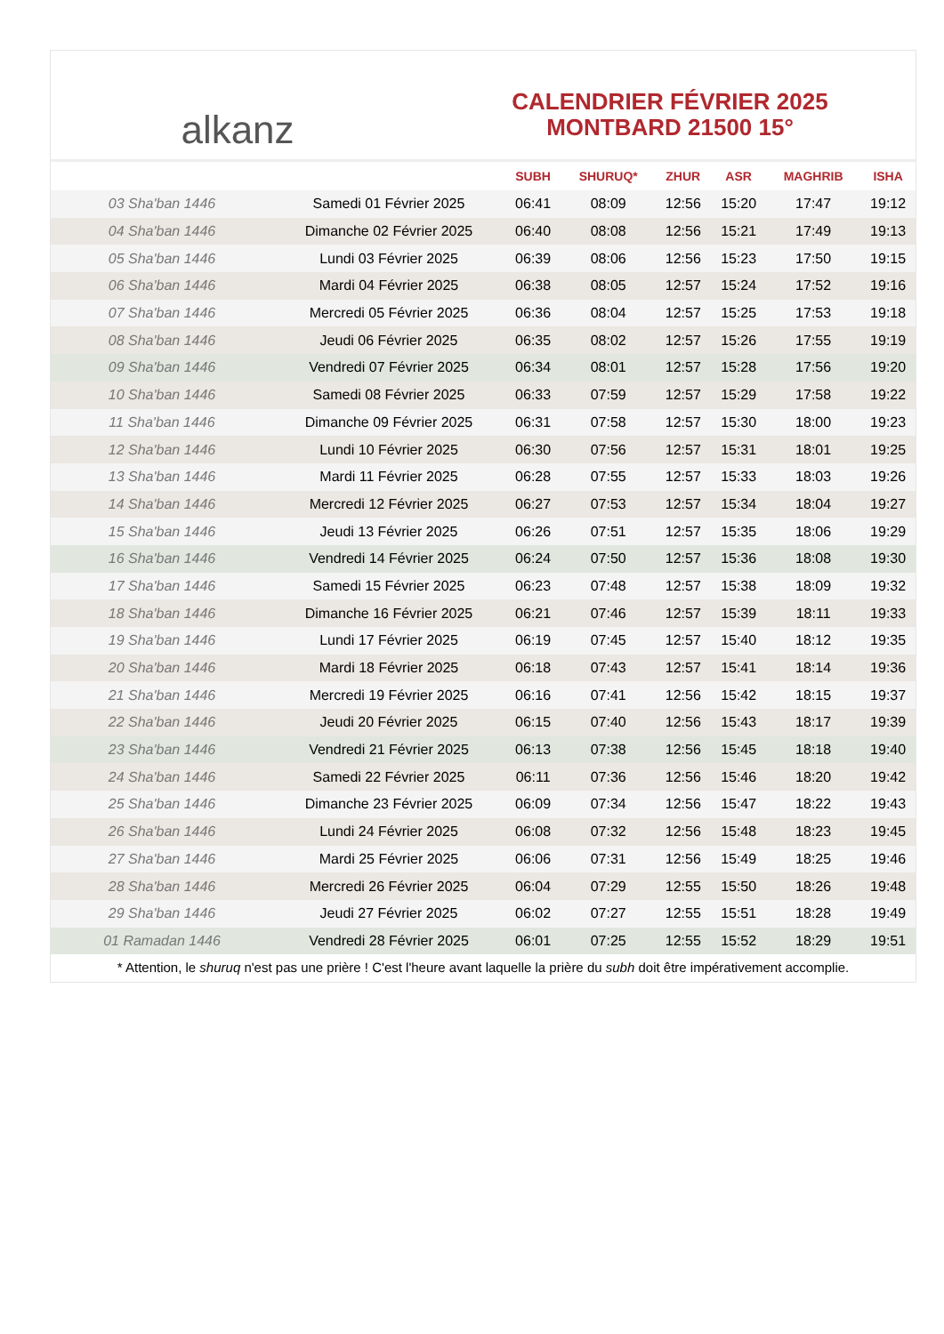alkanz
CALENDRIER FÉVRIER 2025
MONTBARD 21500 15°
| | | SUBH | SHURUQ* | ZHUR | ASR | MAGHRIB | ISHA |
| --- | --- | --- | --- | --- | --- | --- | --- |
| 03 Sha'ban 1446 | Samedi 01 Février 2025 | 06:41 | 08:09 | 12:56 | 15:20 | 17:47 | 19:12 |
| 04 Sha'ban 1446 | Dimanche 02 Février 2025 | 06:40 | 08:08 | 12:56 | 15:21 | 17:49 | 19:13 |
| 05 Sha'ban 1446 | Lundi 03 Février 2025 | 06:39 | 08:06 | 12:56 | 15:23 | 17:50 | 19:15 |
| 06 Sha'ban 1446 | Mardi 04 Février 2025 | 06:38 | 08:05 | 12:57 | 15:24 | 17:52 | 19:16 |
| 07 Sha'ban 1446 | Mercredi 05 Février 2025 | 06:36 | 08:04 | 12:57 | 15:25 | 17:53 | 19:18 |
| 08 Sha'ban 1446 | Jeudi 06 Février 2025 | 06:35 | 08:02 | 12:57 | 15:26 | 17:55 | 19:19 |
| 09 Sha'ban 1446 | Vendredi 07 Février 2025 | 06:34 | 08:01 | 12:57 | 15:28 | 17:56 | 19:20 |
| 10 Sha'ban 1446 | Samedi 08 Février 2025 | 06:33 | 07:59 | 12:57 | 15:29 | 17:58 | 19:22 |
| 11 Sha'ban 1446 | Dimanche 09 Février 2025 | 06:31 | 07:58 | 12:57 | 15:30 | 18:00 | 19:23 |
| 12 Sha'ban 1446 | Lundi 10 Février 2025 | 06:30 | 07:56 | 12:57 | 15:31 | 18:01 | 19:25 |
| 13 Sha'ban 1446 | Mardi 11 Février 2025 | 06:28 | 07:55 | 12:57 | 15:33 | 18:03 | 19:26 |
| 14 Sha'ban 1446 | Mercredi 12 Février 2025 | 06:27 | 07:53 | 12:57 | 15:34 | 18:04 | 19:27 |
| 15 Sha'ban 1446 | Jeudi 13 Février 2025 | 06:26 | 07:51 | 12:57 | 15:35 | 18:06 | 19:29 |
| 16 Sha'ban 1446 | Vendredi 14 Février 2025 | 06:24 | 07:50 | 12:57 | 15:36 | 18:08 | 19:30 |
| 17 Sha'ban 1446 | Samedi 15 Février 2025 | 06:23 | 07:48 | 12:57 | 15:38 | 18:09 | 19:32 |
| 18 Sha'ban 1446 | Dimanche 16 Février 2025 | 06:21 | 07:46 | 12:57 | 15:39 | 18:11 | 19:33 |
| 19 Sha'ban 1446 | Lundi 17 Février 2025 | 06:19 | 07:45 | 12:57 | 15:40 | 18:12 | 19:35 |
| 20 Sha'ban 1446 | Mardi 18 Février 2025 | 06:18 | 07:43 | 12:57 | 15:41 | 18:14 | 19:36 |
| 21 Sha'ban 1446 | Mercredi 19 Février 2025 | 06:16 | 07:41 | 12:56 | 15:42 | 18:15 | 19:37 |
| 22 Sha'ban 1446 | Jeudi 20 Février 2025 | 06:15 | 07:40 | 12:56 | 15:43 | 18:17 | 19:39 |
| 23 Sha'ban 1446 | Vendredi 21 Février 2025 | 06:13 | 07:38 | 12:56 | 15:45 | 18:18 | 19:40 |
| 24 Sha'ban 1446 | Samedi 22 Février 2025 | 06:11 | 07:36 | 12:56 | 15:46 | 18:20 | 19:42 |
| 25 Sha'ban 1446 | Dimanche 23 Février 2025 | 06:09 | 07:34 | 12:56 | 15:47 | 18:22 | 19:43 |
| 26 Sha'ban 1446 | Lundi 24 Février 2025 | 06:08 | 07:32 | 12:56 | 15:48 | 18:23 | 19:45 |
| 27 Sha'ban 1446 | Mardi 25 Février 2025 | 06:06 | 07:31 | 12:56 | 15:49 | 18:25 | 19:46 |
| 28 Sha'ban 1446 | Mercredi 26 Février 2025 | 06:04 | 07:29 | 12:55 | 15:50 | 18:26 | 19:48 |
| 29 Sha'ban 1446 | Jeudi 27 Février 2025 | 06:02 | 07:27 | 12:55 | 15:51 | 18:28 | 19:49 |
| 01 Ramadan 1446 | Vendredi 28 Février 2025 | 06:01 | 07:25 | 12:55 | 15:52 | 18:29 | 19:51 |
* Attention, le shuruq n'est pas une prière ! C'est l'heure avant laquelle la prière du subh doit être impérativement accomplie.